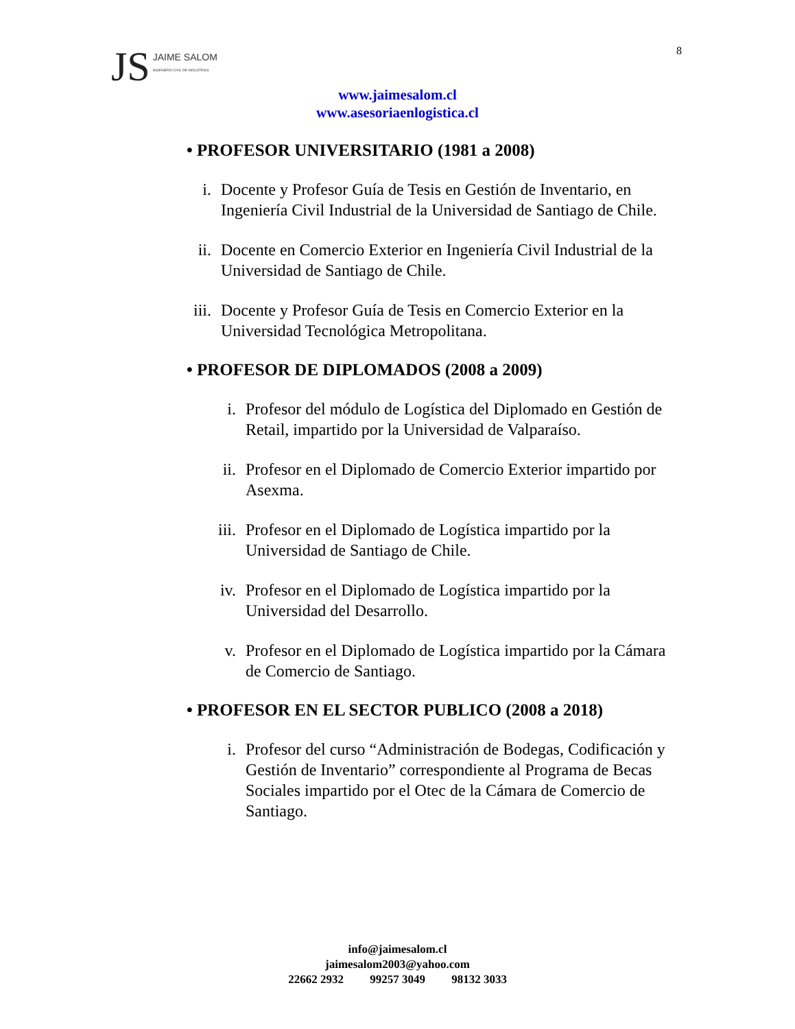JS JAIME SALOM
INGENIERO CIVIL DE INDUSTRIAS
8
www.jaimesalom.cl
www.asesoriaenlogistica.cl
• PROFESOR UNIVERSITARIO (1981 a 2008)
i. Docente y Profesor Guía de Tesis en Gestión de Inventario, en Ingeniería Civil Industrial de la Universidad de Santiago de Chile.
ii. Docente en Comercio Exterior en Ingeniería Civil Industrial de la Universidad de Santiago de Chile.
iii. Docente y Profesor Guía de Tesis en Comercio Exterior en la Universidad Tecnológica Metropolitana.
• PROFESOR DE DIPLOMADOS (2008 a 2009)
i. Profesor del módulo de Logística del Diplomado en Gestión de Retail, impartido por la Universidad de Valparaíso.
ii. Profesor en el Diplomado de Comercio Exterior impartido por Asexma.
iii. Profesor en el Diplomado de Logística impartido por la Universidad de Santiago de Chile.
iv. Profesor en el Diplomado de Logística impartido por la Universidad del Desarrollo.
v. Profesor en el Diplomado de Logística impartido por la Cámara de Comercio de Santiago.
• PROFESOR EN EL SECTOR PUBLICO (2008 a 2018)
i. Profesor del curso “Administración de Bodegas, Codificación y Gestión de Inventario” correspondiente al Programa de Becas Sociales impartido por el Otec de la Cámara de Comercio de Santiago.
info@jaimesalom.cl
jaimesalom2003@yahoo.com
22662 2932 99257 3049 98132 3033